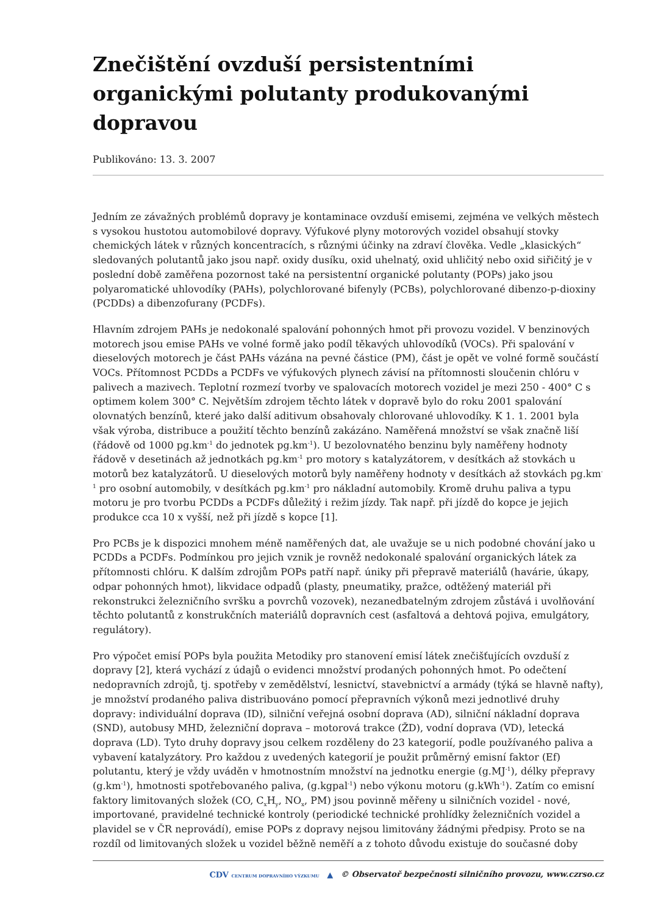Znečištění ovzduší persistentními organickými polutanty produkovanými dopravou
Publikováno: 13. 3. 2007
Jedním ze závažných problémů dopravy je kontaminace ovzduší emisemi, zejména ve velkých městech s vysokou hustotou automobilové dopravy. Výfukové plyny motorových vozidel obsahují stovky chemických látek v různých koncentracích, s různými účinky na zdraví člověka. Vedle „klasických“ sledovaných polutantů jako jsou např. oxidy dusíku, oxid uhelnatý, oxid uhličitý nebo oxid siřičitý je v poslední době zaměřena pozornost také na persistentní organické polutanty (POPs) jako jsou polyaromatické uhlovodíky (PAHs), polychlorované bifenyly (PCBs), polychlorované dibenzo-p-dioxiny (PCDDs) a dibenzofurany (PCDFs).
Hlavním zdrojem PAHs je nedokonalé spalování pohonných hmot při provozu vozidel. V benzinových motorech jsou emise PAHs ve volné formě jako podíl těkavých uhlovodíků (VOCs). Při spalování v dieselových motorech je část PAHs vázána na pevné částice (PM), část je opět ve volné formě součástí VOCs. Přítomnost PCDDs a PCDFs ve výfukových plynech závisí na přítomnosti sloučenin chlóru v palivech a mazivech. Teplotní rozmezí tvorby ve spalovacích motorech vozidel je mezi 250 - 400° C s optimem kolem 300° C. Největším zdrojem těchto látek v dopravě bylo do roku 2001 spalování olovnatých benzínů, které jako další aditivum obsahovaly chlorované uhlovodíky. K 1. 1. 2001 byla však výroba, distribuce a použití těchto benzínů zakázáno. Naměřená množství se však značně liší (řádově od 1000 pg.km<sup>-1</sup> do jednotek pg.km<sup>-1</sup>). U bezolovnatého benzinu byly naměřeny hodnoty řádově v desetinách až jednotkách pg.km<sup>-1</sup> pro motory s katalyzátorem, v desítkách až stovkách u motorů bez katalyzátorů. U dieselových motorů byly naměřeny hodnoty v desítkách až stovkách pg.km<sup>-1</sup> pro osobní automobily, v desítkách pg.km<sup>-1</sup> pro nákladní automobily. Kromě druhu paliva a typu motoru je pro tvorbu PCDDs a PCDFs důležitý i režim jízdy. Tak např. při jízdě do kopce je jejich produkce cca 10 x vyšší, než při jízdě s kopce [1].
Pro PCBs je k dispozici mnohem méně naměřených dat, ale uvažuje se u nich podobné chování jako u PCDDs a PCDFs. Podmínkou pro jejich vznik je rovněž nedokonalé spalování organických látek za přítomnosti chlóru. K dalším zdrojům POPs patří např. úniky při přepravě materiálů (havárie, úkapy, odpar pohonných hmot), likvidace odpadů (plasty, pneumatiky, pražce, odtěžený materiál při rekonstrukci železničního svršku a povrchů vozovek), nezanedbatelným zdrojem zůstává i uvolňování těchto polutantů z konstrukčních materiálů dopravních cest (asfaltová a dehtová pojiva, emulgátory, regulátory).
Pro výpočet emisí POPs byla použita Metodiky pro stanovení emisí látek znečišťujících ovzduší z dopravy [2], která vychází z údajů o evidenci množství prodaných pohonných hmot. Po odečtení nedopravních zdrojů, tj. spotřeby v zemědělství, lesnictví, stavebnictví a armády (týká se hlavně nafty), je množství prodaného paliva distribuováno pomocí přepravních výkonů mezi jednotlivé druhy dopravy: individuální doprava (ID), silniční veřejná osobní doprava (AD), silniční nákladní doprava (SND), autobusy MHD, železniční doprava – motorová trakce (ŽD), vodní doprava (VD), letecká doprava (LD). Tyto druhy dopravy jsou celkem rozděleny do 23 kategorií, podle používaného paliva a vybavení katalyzátory. Pro každou z uvedených kategorií je použit průměrný emisní faktor (Ef) polutantu, který je vždy uváděn v hmotnostním množství na jednotku energie (g.MJ<sup>-1</sup>), délky přepravy (g.km<sup>-1</sup>), hmotnosti spotřebovaného paliva, (g.kgpal<sup>-1</sup>) nebo výkonu motoru (g.kWh<sup>-1</sup>). Zatím co emisní faktory limitovaných složek (CO, C<sub>x</sub>H<sub>y</sub>, NO<sub>x</sub>, PM) jsou povinně měřeny u silničních vozidel - nové, importované, pravidelné technické kontroly (periodické technické prohlídky železničních vozidel a plavidel se v ČR neprovádí), emise POPs z dopravy nejsou limitovány žádnými předpisy. Proto se na rozdíl od limitovaných složek u vozidel běžně neměří a z tohoto důvodu existuje do současné doby
CDV CENTRUM DOPRAVNÍHO VÝZKUMU ▲ © Observatoř bezpečnosti silničního provozu, www.czrso.cz